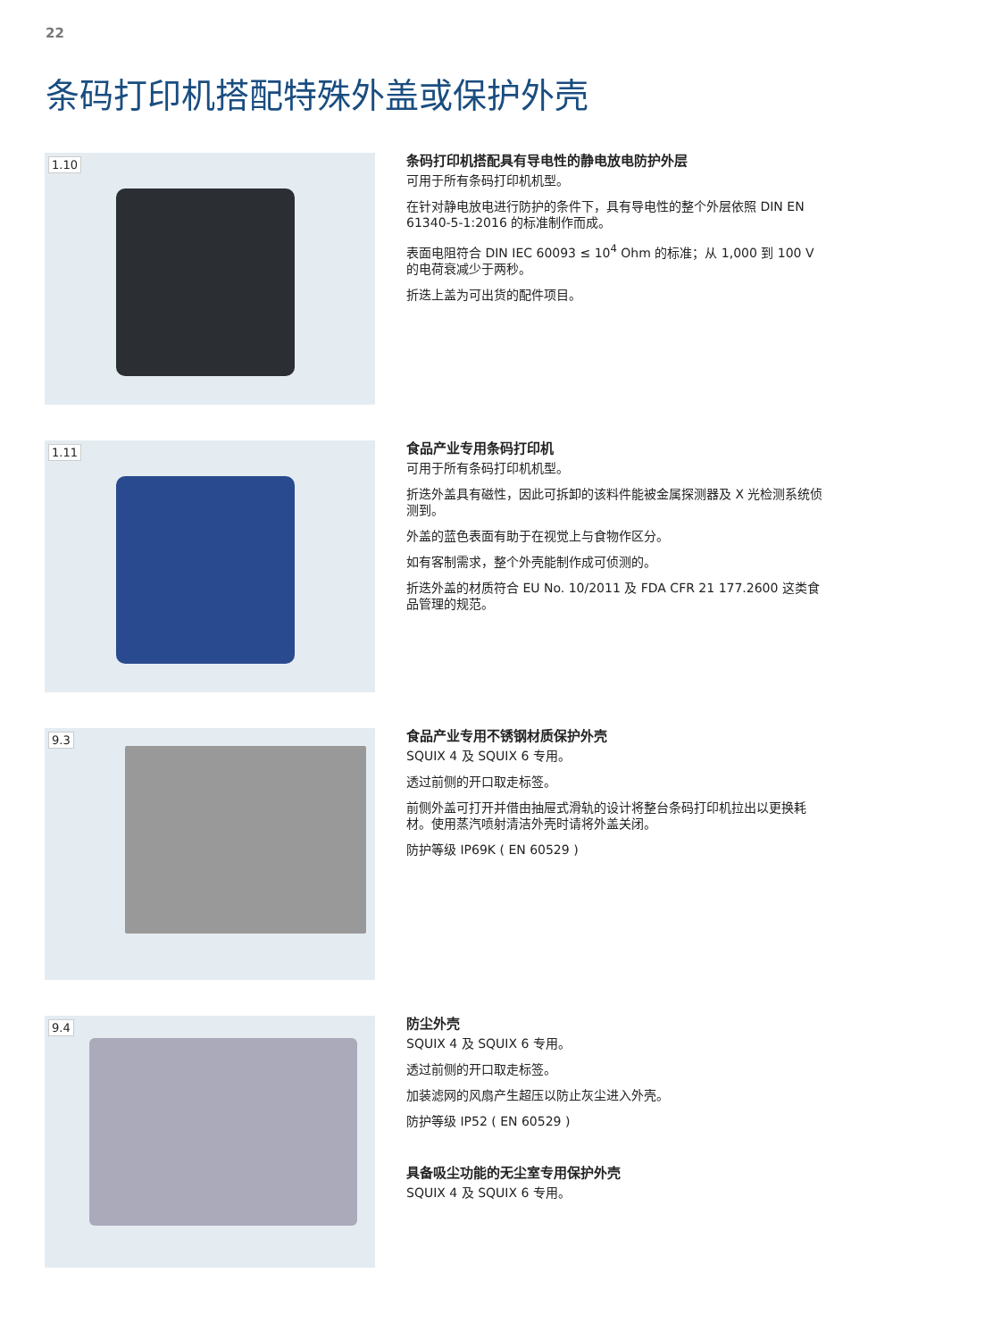22
条码打印机搭配特殊外盖或保护外壳
1.10
条码打印机搭配具有导电性的静电放电防护外层
可用于所有条码打印机机型。
在针对静电放电进行防护的条件下，具有导电性的整个外层依照 DIN EN 61340-5-1:2016 的标准制作而成。
表面电阻符合 DIN IEC 60093 ≤ 10<sup>4</sup> Ohm 的标准；从 1,000 到 100 V 的电荷衰减少于两秒。
折迭上盖为可出货的配件项目。
1.11
食品产业专用条码打印机
可用于所有条码打印机机型。
折迭外盖具有磁性，因此可拆卸的该料件能被金属探测器及 X 光检测系统侦测到。
外盖的蓝色表面有助于在视觉上与食物作区分。
如有客制需求，整个外壳能制作成可侦测的。
折迭外盖的材质符合 EU No. 10/2011 及 FDA CFR 21 177.2600 这类食品管理的规范。
9.3
食品产业专用不锈钢材质保护外壳
SQUIX 4 及 SQUIX 6 专用。
透过前侧的开口取走标签。
前侧外盖可打开并借由抽屉式滑轨的设计将整台条码打印机拉出以更换耗材。使用蒸汽喷射清洁外壳时请将外盖关闭。
防护等级 IP69K ( EN 60529 )
9.4
防尘外壳
SQUIX 4 及 SQUIX 6 专用。
透过前侧的开口取走标签。
加装滤网的风扇产生超压以防止灰尘进入外壳。
防护等级 IP52 ( EN 60529 )
具备吸尘功能的无尘室专用保护外壳
SQUIX 4 及 SQUIX 6 专用。